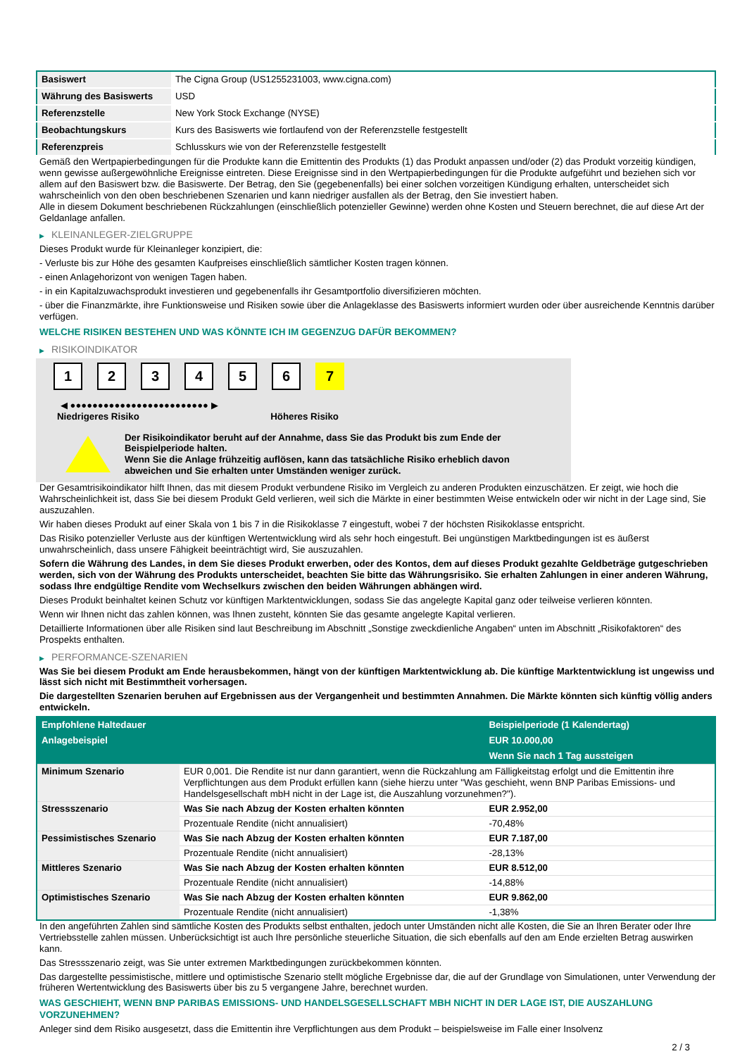| Basiswert | The Cigna Group (US1255231003, www.cigna.com) |
| Währung des Basiswerts | USD |
| Referenzstelle | New York Stock Exchange (NYSE) |
| Beobachtungskurs | Kurs des Basiswerts wie fortlaufend von der Referenzstelle festgestellt |
| Referenzpreis | Schlusskurs wie von der Referenzstelle festgestellt |
Gemäß den Wertpapierbedingungen für die Produkte kann die Emittentin des Produkts (1) das Produkt anpassen und/oder (2) das Produkt vorzeitig kündigen, wenn gewisse außergewöhnliche Ereignisse eintreten. Diese Ereignisse sind in den Wertpapierbedingungen für die Produkte aufgeführt und beziehen sich vor allem auf den Basiswert bzw. die Basiswerte. Der Betrag, den Sie (gegebenenfalls) bei einer solchen vorzeitigen Kündigung erhalten, unterscheidet sich wahrscheinlich von den oben beschriebenen Szenarien und kann niedriger ausfallen als der Betrag, den Sie investiert haben.
Alle in diesem Dokument beschriebenen Rückzahlungen (einschließlich potenzieller Gewinne) werden ohne Kosten und Steuern berechnet, die auf diese Art der Geldanlage anfallen.
▶ KLEINANLEGER-ZIELGRUPPE
Dieses Produkt wurde für Kleinanleger konzipiert, die:
- Verluste bis zur Höhe des gesamten Kaufpreises einschließlich sämtlicher Kosten tragen können.
- einen Anlagehorizont von wenigen Tagen haben.
- in ein Kapitalzuwachsprodukt investieren und gegebenenfalls ihr Gesamtportfolio diversifizieren möchten.
- über die Finanzmärkte, ihre Funktionsweise und Risiken sowie über die Anlageklasse des Basiswerts informiert wurden oder über ausreichende Kenntnis darüber verfügen.
WELCHE RISIKEN BESTEHEN UND WAS KÖNNTE ICH IM GEGENZUG DAFÜR BEKOMMEN?
▶ RISIKOINDIKATOR
1 2 3 4 5 6 7
◀ ●●●●●●●●●●●●●●●●●●●●●●●●● ▶
Niedrigeres Risiko Höheres Risiko
Der Risikoindikator beruht auf der Annahme, dass Sie das Produkt bis zum Ende der Beispielperiode halten.
Wenn Sie die Anlage frühzeitig auflösen, kann das tatsächliche Risiko erheblich davon abweichen und Sie erhalten unter Umständen weniger zurück.
Der Gesamtrisikoindikator hilft Ihnen, das mit diesem Produkt verbundene Risiko im Vergleich zu anderen Produkten einzuschätzen. Er zeigt, wie hoch die Wahrscheinlichkeit ist, dass Sie bei diesem Produkt Geld verlieren, weil sich die Märkte in einer bestimmten Weise entwickeln oder wir nicht in der Lage sind, Sie auszuzahlen.
Wir haben dieses Produkt auf einer Skala von 1 bis 7 in die Risikoklasse 7 eingestuft, wobei 7 der höchsten Risikoklasse entspricht.
Das Risiko potenzieller Verluste aus der künftigen Wertentwicklung wird als sehr hoch eingestuft. Bei ungünstigen Marktbedingungen ist es äußerst unwahrscheinlich, dass unsere Fähigkeit beeinträchtigt wird, Sie auszuzahlen.
Sofern die Währung des Landes, in dem Sie dieses Produkt erwerben, oder des Kontos, dem auf dieses Produkt gezahlte Geldbeträge gutgeschrieben werden, sich von der Währung des Produkts unterscheidet, beachten Sie bitte das Währungsrisiko. Sie erhalten Zahlungen in einer anderen Währung, sodass Ihre endgültige Rendite vom Wechselkurs zwischen den beiden Währungen abhängen wird.
Dieses Produkt beinhaltet keinen Schutz vor künftigen Marktentwicklungen, sodass Sie das angelegte Kapital ganz oder teilweise verlieren könnten.
Wenn wir Ihnen nicht das zahlen können, was Ihnen zusteht, könnten Sie das gesamte angelegte Kapital verlieren.
Detaillierte Informationen über alle Risiken sind laut Beschreibung im Abschnitt „Sonstige zweckdienliche Angaben“ unten im Abschnitt „Risikofaktoren“ des Prospekts enthalten.
▶ PERFORMANCE-SZENARIEN
Was Sie bei diesem Produkt am Ende herausbekommen, hängt von der künftigen Marktentwicklung ab. Die künftige Marktentwicklung ist ungewiss und lässt sich nicht mit Bestimmtheit vorhersagen.
Die dargestellten Szenarien beruhen auf Ergebnissen aus der Vergangenheit und bestimmten Annahmen. Die Märkte könnten sich künftig völlig anders entwickeln.
| Empfohlene Haltedauer | | Beispielperiode (1 Kalendertag) |
| --- | --- | --- |
| Anlagebeispiel | | EUR 10.000,00 |
| | | Wenn Sie nach 1 Tag aussteigen |
| Minimum Szenario | EUR 0,001. Die Rendite ist nur dann garantiert, wenn die Rückzahlung am Fälligkeitstag erfolgt und die Emittentin ihre Verpflichtungen aus dem Produkt erfüllen kann (siehe hierzu unter "Was geschieht, wenn BNP Paribas Emissions- und Handelsgesellschaft mbH nicht in der Lage ist, die Auszahlung vorzunehmen?"). | |
| Stressszenario | Was Sie nach Abzug der Kosten erhalten könnten | EUR 2.952,00 |
| | Prozentuale Rendite (nicht annualisiert) | -70,48% |
| Pessimistisches Szenario | Was Sie nach Abzug der Kosten erhalten könnten | EUR 7.187,00 |
| | Prozentuale Rendite (nicht annualisiert) | -28,13% |
| Mittleres Szenario | Was Sie nach Abzug der Kosten erhalten könnten | EUR 8.512,00 |
| | Prozentuale Rendite (nicht annualisiert) | -14,88% |
| Optimistisches Szenario | Was Sie nach Abzug der Kosten erhalten könnten | EUR 9.862,00 |
| | Prozentuale Rendite (nicht annualisiert) | -1,38% |
In den angeführten Zahlen sind sämtliche Kosten des Produkts selbst enthalten, jedoch unter Umständen nicht alle Kosten, die Sie an Ihren Berater oder Ihre Vertriebsstelle zahlen müssen. Unberücksichtigt ist auch Ihre persönliche steuerliche Situation, die sich ebenfalls auf den am Ende erzielten Betrag auswirken kann.
Das Stressszenario zeigt, was Sie unter extremen Marktbedingungen zurückbekommen könnten.
Das dargestellte pessimistische, mittlere und optimistische Szenario stellt mögliche Ergebnisse dar, die auf der Grundlage von Simulationen, unter Verwendung der früheren Wertentwicklung des Basiswerts über bis zu 5 vergangene Jahre, berechnet wurden.
WAS GESCHIEHT, WENN BNP PARIBAS EMISSIONS- UND HANDELSGESELLSCHAFT MBH NICHT IN DER LAGE IST, DIE AUSZAHLUNG VORZUNEHMEN?
Anleger sind dem Risiko ausgesetzt, dass die Emittentin ihre Verpflichtungen aus dem Produkt – beispielsweise im Falle einer Insolvenz
2 / 3